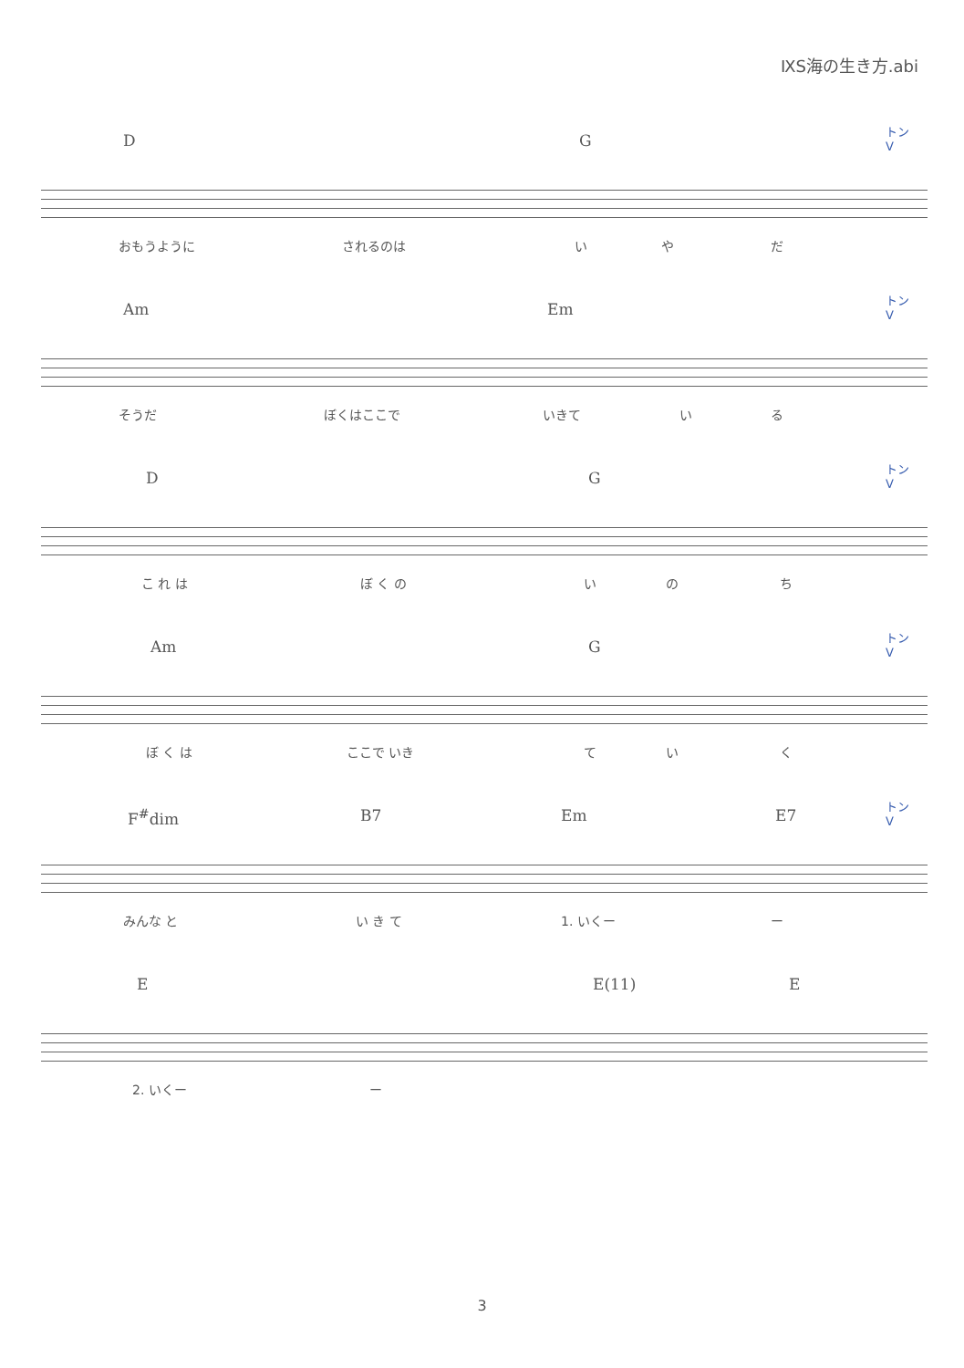ⅨS海の生き方.abi
トン
V
D G
おもうように されるのは い や だ
トン
V
Am Em
そうだ ぼくはここで いきて い る
トン
V
D G
こ れ は ぼ く の い の ち
トン
V
Am G
ぼ く は ここで いき て い く
トン
V
F<sup>#</sup>dim B7 Em E7
みんな と い き て 1. いくー ー
E E(11) E
2. いくー ー
3